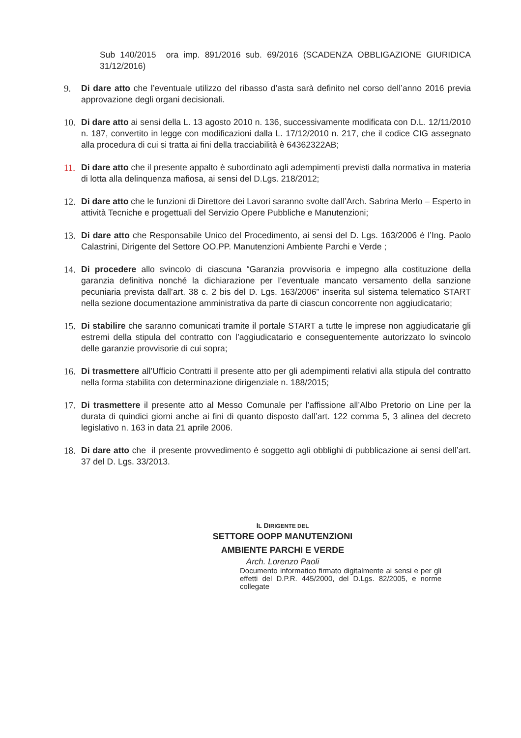Sub 140/2015 ora imp. 891/2016 sub. 69/2016 (SCADENZA OBBLIGAZIONE GIURIDICA 31/12/2016)
9. Di dare atto che l’eventuale utilizzo del ribasso d’asta sarà definito nel corso dell’anno 2016 previa approvazione degli organi decisionali.
10. Di dare atto ai sensi della L. 13 agosto 2010 n. 136, successivamente modificata con D.L. 12/11/2010 n. 187, convertito in legge con modificazioni dalla L. 17/12/2010 n. 217, che il codice CIG assegnato alla procedura di cui si tratta ai fini della tracciabilità è 64362322AB;
11. Di dare atto che il presente appalto è subordinato agli adempimenti previsti dalla normativa in materia di lotta alla delinquenza mafiosa, ai sensi del D.Lgs. 218/2012;
12. Di dare atto che le funzioni di Direttore dei Lavori saranno svolte dall’Arch. Sabrina Merlo – Esperto in attività Tecniche e progettuali del Servizio Opere Pubbliche e Manutenzioni;
13. Di dare atto che Responsabile Unico del Procedimento, ai sensi del D. Lgs. 163/2006 è l’Ing. Paolo Calastrini, Dirigente del Settore OO.PP. Manutenzioni Ambiente Parchi e Verde ;
14. Di procedere allo svincolo di ciascuna “Garanzia provvisoria e impegno alla costituzione della garanzia definitiva nonché la dichiarazione per l’eventuale mancato versamento della sanzione pecuniaria prevista dall’art. 38 c. 2 bis del D. Lgs. 163/2006” inserita sul sistema telematico START nella sezione documentazione amministrativa da parte di ciascun concorrente non aggiudicatario;
15. Di stabilire che saranno comunicati tramite il portale START a tutte le imprese non aggiudicatarie gli estremi della stipula del contratto con l’aggiudicatario e conseguentemente autorizzato lo svincolo delle garanzie provvisorie di cui sopra;
16. Di trasmettere all’Ufficio Contratti il presente atto per gli adempimenti relativi alla stipula del contratto nella forma stabilita con determinazione dirigenziale n. 188/2015;
17. Di trasmettere il presente atto al Messo Comunale per l’affissione all’Albo Pretorio on Line per la durata di quindici giorni anche ai fini di quanto disposto dall’art. 122 comma 5, 3 alinea del decreto legislativo n. 163 in data 21 aprile 2006.
18. Di dare atto che il presente provvedimento è soggetto agli obblighi di pubblicazione ai sensi dell’art. 37 del D. Lgs. 33/2013.
IL DIRIGENTE DEL
SETTORE OOPP MANUTENZIONI
AMBIENTE PARCHI E VERDE
Arch. Lorenzo Paoli
Documento informatico firmato digitalmente ai sensi e per gli effetti del D.P.R. 445/2000, del D.Lgs. 82/2005, e norme collegate